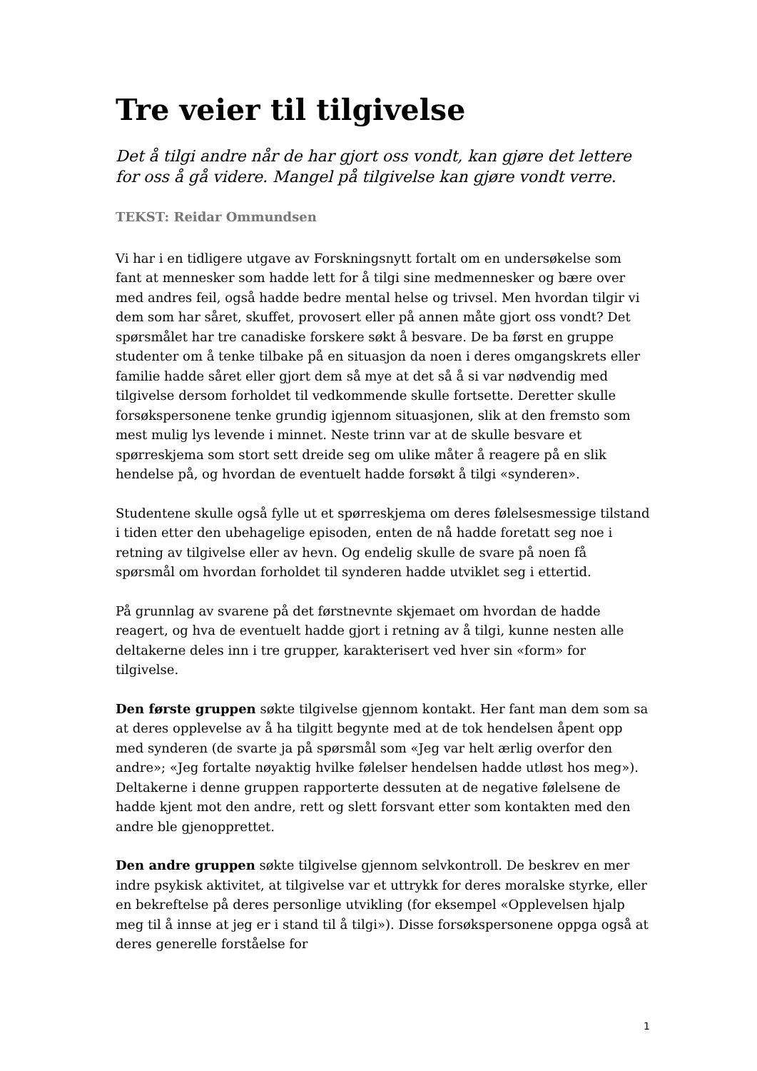Tre veier til tilgivelse
Det å tilgi andre når de har gjort oss vondt, kan gjøre det lettere for oss å gå videre. Mangel på tilgivelse kan gjøre vondt verre.
TEKST: Reidar Ommundsen
Vi har i en tidligere utgave av Forskningsnytt fortalt om en undersøkelse som fant at mennesker som hadde lett for å tilgi sine medmennesker og bære over med andres feil, også hadde bedre mental helse og trivsel. Men hvordan tilgir vi dem som har såret, skuffet, provosert eller på annen måte gjort oss vondt? Det spørsmålet har tre canadiske forskere søkt å besvare. De ba først en gruppe studenter om å tenke tilbake på en situasjon da noen i deres omgangskrets eller familie hadde såret eller gjort dem så mye at det så å si var nødvendig med tilgivelse dersom forholdet til vedkommende skulle fortsette. Deretter skulle forsøkspersonene tenke grundig igjennom situasjonen, slik at den fremsto som mest mulig lys levende i minnet. Neste trinn var at de skulle besvare et spørreskjema som stort sett dreide seg om ulike måter å reagere på en slik hendelse på, og hvordan de eventuelt hadde forsøkt å tilgi «synderen».
Studentene skulle også fylle ut et spørreskjema om deres følelsesmessige tilstand i tiden etter den ubehagelige episoden, enten de nå hadde foretatt seg noe i retning av tilgivelse eller av hevn. Og endelig skulle de svare på noen få spørsmål om hvordan forholdet til synderen hadde utviklet seg i ettertid.
På grunnlag av svarene på det førstnevnte skjemaet om hvordan de hadde reagert, og hva de eventuelt hadde gjort i retning av å tilgi, kunne nesten alle deltakerne deles inn i tre grupper, karakterisert ved hver sin «form» for tilgivelse.
Den første gruppen søkte tilgivelse gjennom kontakt. Her fant man dem som sa at deres opplevelse av å ha tilgitt begynte med at de tok hendelsen åpent opp med synderen (de svarte ja på spørsmål som «Jeg var helt ærlig overfor den andre»; «Jeg fortalte nøyaktig hvilke følelser hendelsen hadde utløst hos meg»). Deltakerne i denne gruppen rapporterte dessuten at de negative følelsene de hadde kjent mot den andre, rett og slett forsvant etter som kontakten med den andre ble gjenopprettet.
Den andre gruppen søkte tilgivelse gjennom selvkontroll. De beskrev en mer indre psykisk aktivitet, at tilgivelse var et uttrykk for deres moralske styrke, eller en bekreftelse på deres personlige utvikling (for eksempel «Opplevelsen hjalp meg til å innse at jeg er i stand til å tilgi»). Disse forsøkspersonene oppga også at deres generelle forståelse for
1